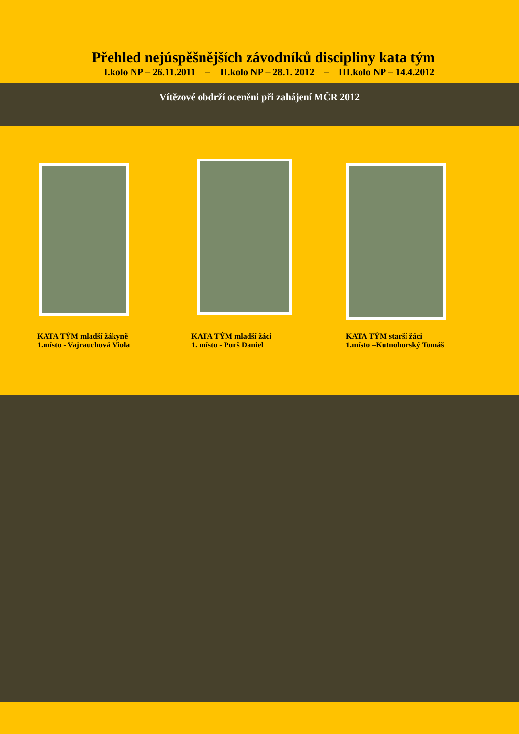Přehled nejúspěšnějších závodníků discipliny kata tým
I.kolo NP – 26.11.2011 – II.kolo NP – 28.1. 2012 – III.kolo NP – 14.4.2012
Vítězové obdrží oceněni při zahájení MČR 2012
KATA TÝM mladší žákyně
1.místo - Vajrauchová Viola
KATA TÝM mladší žáci
1. místo - Purš Daniel
KATA TÝM starší žáci
1.místo –Kutnohorský Tomáš